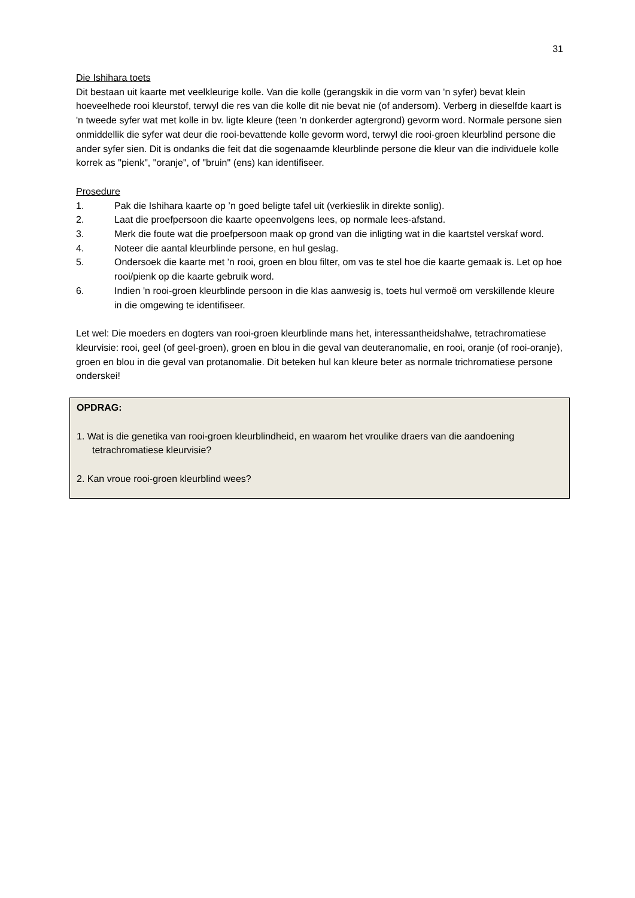31
Die Ishihara toets
Dit bestaan uit kaarte met veelkleurige kolle. Van die kolle (gerangskik in die vorm van 'n syfer) bevat klein hoeveelhede rooi kleurstof, terwyl die res van die kolle dit nie bevat nie (of andersom). Verberg in dieselfde kaart is 'n tweede syfer wat met kolle in bv. ligte kleure (teen 'n donkerder agtergrond) gevorm word. Normale persone sien onmiddellik die syfer wat deur die rooi-bevattende kolle gevorm word, terwyl die rooi-groen kleurblind persone die ander syfer sien. Dit is ondanks die feit dat die sogenaamde kleurblinde persone die kleur van die individuele kolle korrek as "pienk", "oranje", of "bruin" (ens) kan identifiseer.
Prosedure
1. Pak die Ishihara kaarte op ’n goed beligte tafel uit (verkieslik in direkte sonlig).
2. Laat die proefpersoon die kaarte opeenvolgens lees, op normale lees-afstand.
3. Merk die foute wat die proefpersoon maak op grond van die inligting wat in die kaartstel verskaf word.
4. Noteer die aantal kleurblinde persone, en hul geslag.
5. Ondersoek die kaarte met ’n rooi, groen en blou filter, om vas te stel hoe die kaarte gemaak is. Let op hoe rooi/pienk op die kaarte gebruik word.
6. Indien 'n rooi-groen kleurblinde persoon in die klas aanwesig is, toets hul vermoë om verskillende kleure in die omgewing te identifiseer.
Let wel: Die moeders en dogters van rooi-groen kleurblinde mans het, interessantheidshalwe, tetrachromatiese kleurvisie: rooi, geel (of geel-groen), groen en blou in die geval van deuteranomalie, en rooi, oranje (of rooi-oranje), groen en blou in die geval van protanomalie. Dit beteken hul kan kleure beter as normale trichromatiese persone onderskei!
OPDRAG:
1. Wat is die genetika van rooi-groen kleurblindheid, en waarom het vroulike draers van die aandoening tetrachromatiese kleurvisie?
2. Kan vroue rooi-groen kleurblind wees?